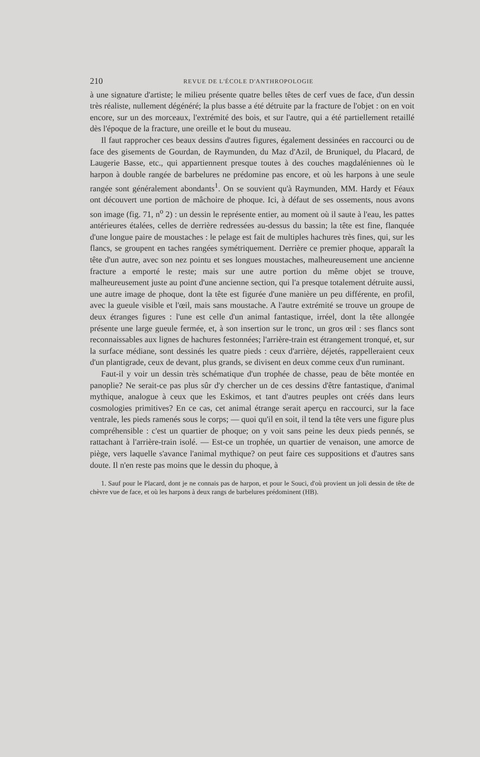210 REVUE DE L'ÉCOLE D'ANTHROPOLOGIE
à une signature d'artiste; le milieu présente quatre belles têtes de cerf vues de face, d'un dessin très réaliste, nullement dégénéré; la plus basse a été détruite par la fracture de l'objet : on en voit encore, sur un des morceaux, l'extrémité des bois, et sur l'autre, qui a été partiellement retaillé dès l'époque de la fracture, une oreille et le bout du museau.
Il faut rapprocher ces beaux dessins d'autres figures, également dessinées en raccourci ou de face des gisements de Gourdan, de Raymunden, du Maz d'Azil, de Bruniquel, du Placard, de Laugerie Basse, etc., qui appartiennent presque toutes à des couches magdaléniennes où le harpon à double rangée de barbelures ne prédomine pas encore, et où les harpons à une seule rangée sont généralement abondants<sup>1</sup>. On se souvient qu'à Raymunden, MM. Hardy et Féaux ont découvert une portion de mâchoire de phoque. Ici, à défaut de ses ossements, nous avons son image (fig. 71, n<sup>o</sup> 2) : un dessin le représente entier, au moment où il saute à l'eau, les pattes antérieures étalées, celles de derrière redressées au-dessus du bassin; la tête est fine, flanquée d'une longue paire de moustaches : le pelage est fait de multiples hachures très fines, qui, sur les flancs, se groupent en taches rangées symétriquement. Derrière ce premier phoque, apparaît la tête d'un autre, avec son nez pointu et ses longues moustaches, malheureusement une ancienne fracture a emporté le reste; mais sur une autre portion du même objet se trouve, malheureusement juste au point d'une ancienne section, qui l'a presque totalement détruite aussi, une autre image de phoque, dont la tête est figurée d'une manière un peu différente, en profil, avec la gueule visible et l'œil, mais sans moustache. A l'autre extrémité se trouve un groupe de deux étranges figures : l'une est celle d'un animal fantastique, irréel, dont la tête allongée présente une large gueule fermée, et, à son insertion sur le tronc, un gros œil : ses flancs sont reconnaissables aux lignes de hachures festonnées; l'arrière-train est étrangement tronqué, et, sur la surface médiane, sont dessinés les quatre pieds : ceux d'arrière, déjetés, rappelleraient ceux d'un plantigrade, ceux de devant, plus grands, se divisent en deux comme ceux d'un ruminant.
Faut-il y voir un dessin très schématique d'un trophée de chasse, peau de bête montée en panoplie? Ne serait-ce pas plus sûr d'y chercher un de ces dessins d'être fantastique, d'animal mythique, analogue à ceux que les Eskimos, et tant d'autres peuples ont créés dans leurs cosmologies primitives? En ce cas, cet animal étrange serait aperçu en raccourci, sur la face ventrale, les pieds ramenés sous le corps; — quoi qu'il en soit, il tend la tête vers une figure plus compréhensible : c'est un quartier de phoque; on y voit sans peine les deux pieds pennés, se rattachant à l'arrière-train isolé. — Est-ce un trophée, un quartier de venaison, une amorce de piège, vers laquelle s'avance l'animal mythique? on peut faire ces suppositions et d'autres sans doute. Il n'en reste pas moins que le dessin du phoque, à
1. Sauf pour le Placard, dont je ne connais pas de harpon, et pour le Souci, d'où provient un joli dessin de tête de chèvre vue de face, et où les harpons à deux rangs de barbelures prédominent (HB).